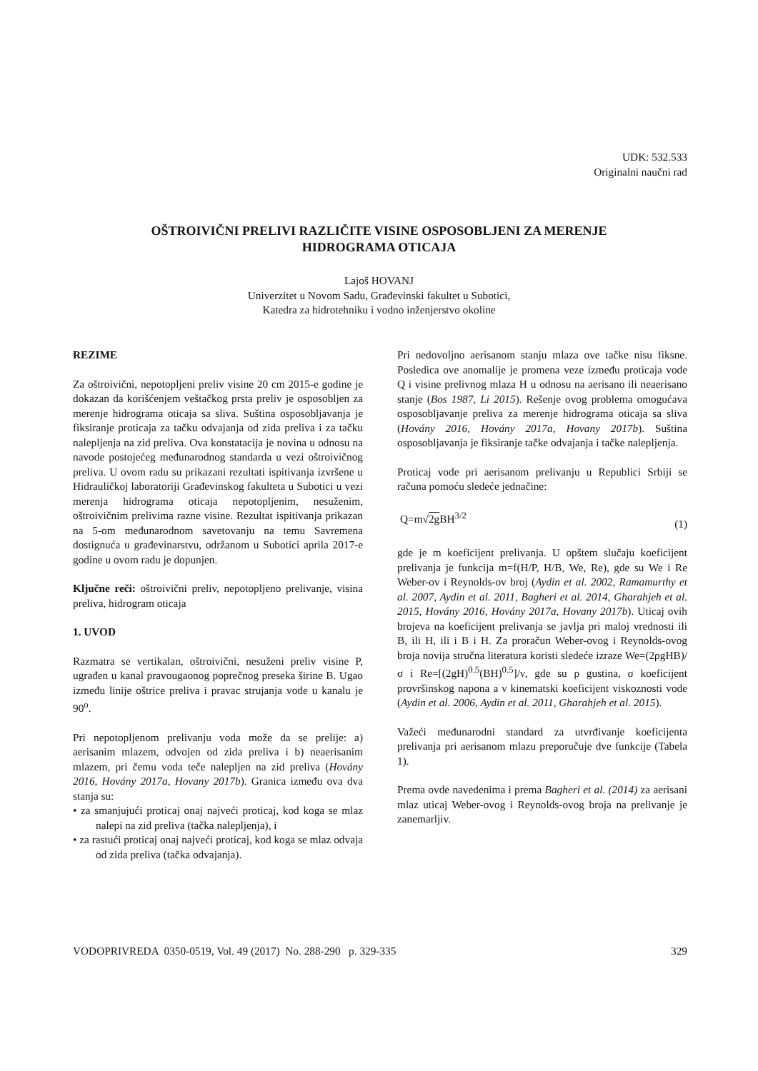UDK: 532.533
Originalni naučni rad
OŠTROIVIČNI PRELIVI RAZLIČITE VISINE OSPOSOBLJENI ZA MERENJE
HIDROGRAMA OTICAJA
Lajoš HOVANJ
Univerzitet u Novom Sadu, Građevinski fakultet u Subotici,
Katedra za hidrotehniku i vodno inženjerstvo okoline
REZIME
Za oštroivični, nepotopljeni preliv visine 20 cm 2015-e godine je dokazan da korišćenjem veštačkog prsta preliv je osposobljen za merenje hidrograma oticaja sa sliva. Suština osposobljavanja je fiksiranje proticaja za tačku odvajanja od zida preliva i za tačku nalepljenja na zid preliva. Ova konstatacija je novina u odnosu na navode postojećeg međunarodnog standarda u vezi oštroivičnog preliva. U ovom radu su prikazani rezultati ispitivanja izvršene u Hidrauličkoj laboratoriji Građevinskog fakulteta u Subotici u vezi merenja hidrograma oticaja nepotopljenim, nesuženim, oštroivičnim prelivima razne visine. Rezultat ispitivanja prikazan na 5-om međunarodnom savetovanju na temu Savremena dostignuća u građevinarstvu, održanom u Subotici aprila 2017-e godine u ovom radu je dopunjen.
Ključne reči: oštroivični preliv, nepotopljeno prelivanje, visina preliva, hidrogram oticaja
1. UVOD
Razmatra se vertikalan, oštroivični, nesuženi preliv visine P, ugrađen u kanal pravougaonog poprečnog preseka širine B. Ugao između linije oštrice preliva i pravac strujanja vode u kanalu je 90<sup>o</sup>.
Pri nepotopljenom prelivanju voda može da se prelije: a) aerisanim mlazem, odvojen od zida preliva i b) neaerisanim mlazem, pri čemu voda teče nalepljen na zid preliva (Hovány 2016, Hovány 2017a, Hovany 2017b). Granica između ova dva stanja su:
• za smanjujući proticaj onaj najveći proticaj, kod koga se mlaz nalepi na zid preliva (tačka nalepljenja), i
• za rastući proticaj onaj najveći proticaj, kod koga se mlaz odvaja od zida preliva (tačka odvajanja).
Pri nedovoljno aerisanom stanju mlaza ove tačke nisu fiksne. Posledica ove anomalije je promena veze između proticaja vode Q i visine prelivnog mlaza H u odnosu na aerisano ili neaerisano stanje (Bos 1987, Li 2015). Rešenje ovog problema omogućava osposobljavanje preliva za merenje hidrograma oticaja sa sliva (Hovány 2016, Hovány 2017a, Hovany 2017b). Suština osposobljavanja je fiksiranje tačke odvajanja i tačke nalepljenja.
Proticaj vode pri aerisanom prelivanju u Republici Srbiji se računa pomoću sledeće jednačine:
Q=m√2g BH<sup>3/2</sup> (1)
gde je m koeficijent prelivanja. U opštem slučaju koeficijent prelivanja je funkcija m=f(H/P, H/B, We, Re), gde su We i Re Weber-ov i Reynolds-ov broj (Aydin et al. 2002, Ramamurthy et al. 2007, Aydin et al. 2011, Bagheri et al. 2014, Gharahjeh et al. 2015, Hovány 2016, Hovány 2017a, Hovany 2017b). Uticaj ovih brojeva na koeficijent prelivanja se javlja pri maloj vrednosti ili B, ili H, ili i B i H. Za proračun Weber-ovog i Reynolds-ovog broja novija stručna literatura koristi sledeće izraze We=(2ρgHB)/σ i Re=[(2gH)<sup>0.5</sup>(BH)<sup>0.5</sup>]/ν, gde su ρ gustina, σ koeficijent provršinskog napona a ν kinematski koeficijent viskoznosti vode (Aydin et al. 2006, Aydin et al. 2011, Gharahjeh et al. 2015).
Važeći međunarodni standard za utvrđivanje koeficijenta prelivanja pri aerisanom mlazu preporučuje dve funkcije (Tabela 1).
Prema ovde navedenima i prema Bagheri et al. (2014) za aerisani mlaz uticaj Weber-ovog i Reynolds-ovog broja na prelivanje je zanemarljiv.
VODOPRIVREDA 0350-0519, Vol. 49 (2017) No. 288-290 p. 329-335 329